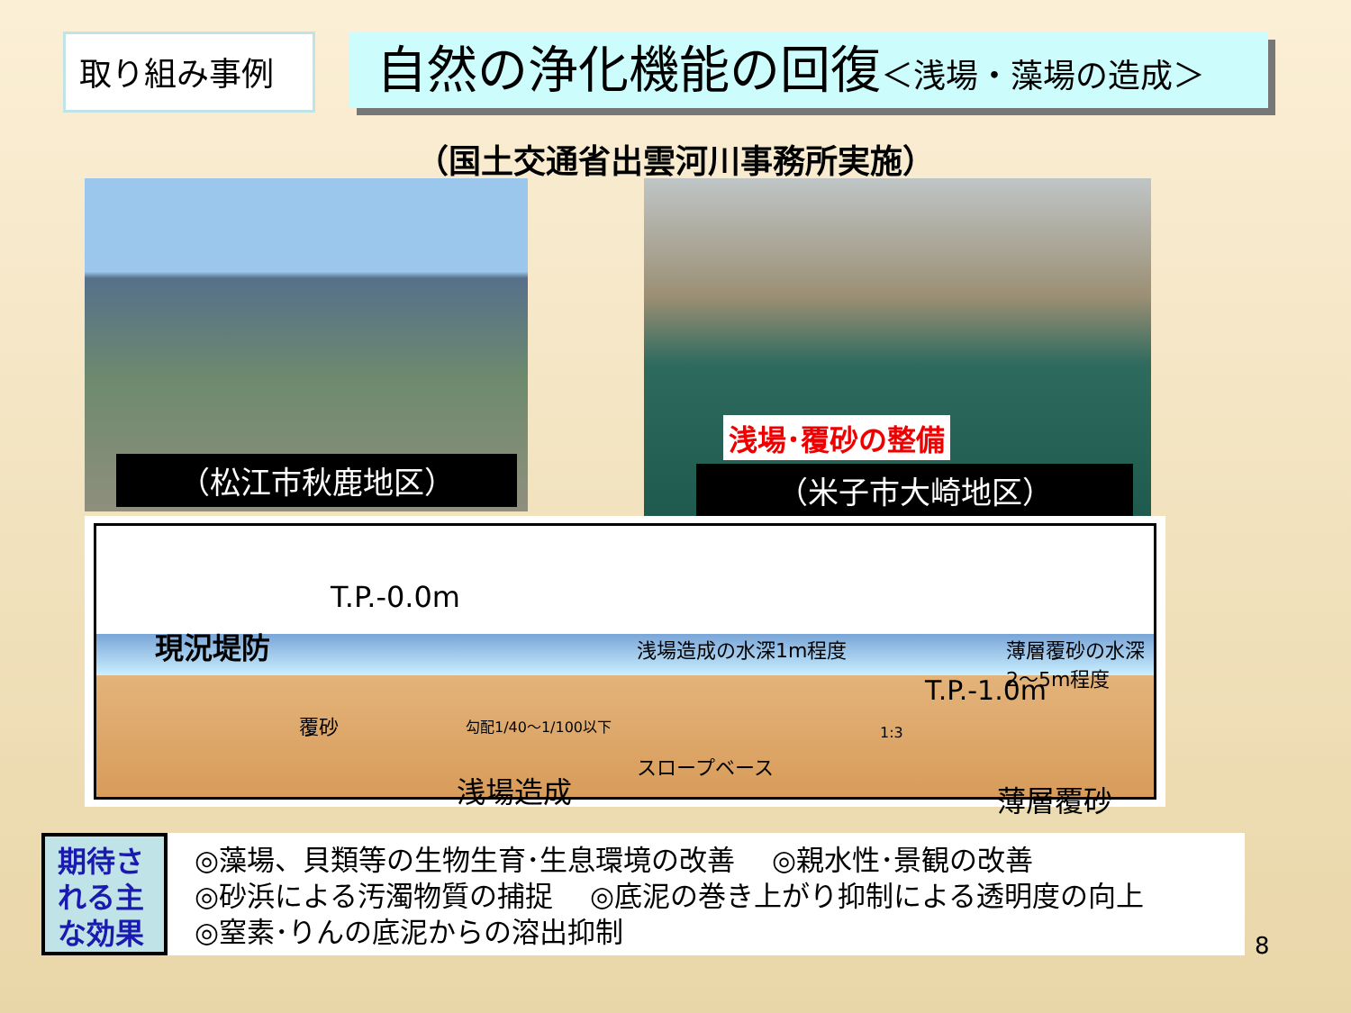取り組み事例
自然の浄化機能の回復＜浅場・藻場の造成＞
（国土交通省出雲河川事務所実施）
（松江市秋鹿地区）
浅場･覆砂の整備
（米子市大崎地区）
T.P.-0.0m
現況堤防 浅場造成の水深1m程度 薄層覆砂の水深2～5m程度
T.P.-1.0m
覆砂 勾配1/40～1/100以下
1:3
スロープベース
浅場造成 薄層覆砂
期待される主な効果
◎藻場、貝類等の生物生育･生息環境の改善　 ◎親水性･景観の改善
◎砂浜による汚濁物質の捕捉　 ◎底泥の巻き上がり抑制による透明度の向上
◎窒素･りんの底泥からの溶出抑制
8